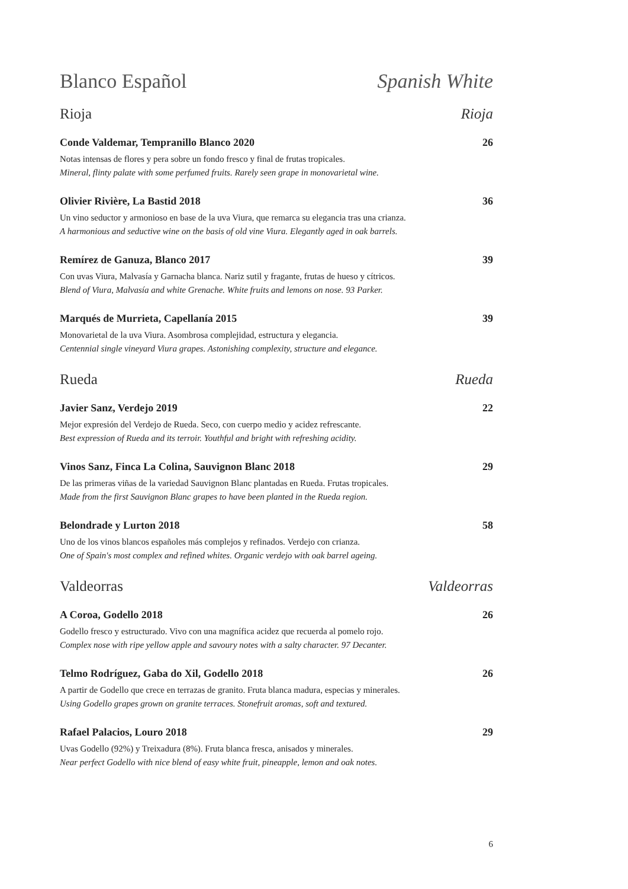Blanco Español Spanish White
Rioja Rioja
Conde Valdemar, Tempranillo Blanco 2020 26
Notas intensas de flores y pera sobre un fondo fresco y final de frutas tropicales.
Mineral, flinty palate with some perfumed fruits. Rarely seen grape in monovarietal wine.
Olivier Rivière, La Bastid 2018 36
Un vino seductor y armonioso en base de la uva Viura, que remarca su elegancia tras una crianza.
A harmonious and seductive wine on the basis of old vine Viura. Elegantly aged in oak barrels.
Remírez de Ganuza, Blanco 2017 39
Con uvas Viura, Malvasía y Garnacha blanca. Nariz sutil y fragante, frutas de hueso y cítricos.
Blend of Viura, Malvasía and white Grenache. White fruits and lemons on nose. 93 Parker.
Marqués de Murrieta, Capellanía 2015 39
Monovarietal de la uva Viura. Asombrosa complejidad, estructura y elegancia.
Centennial single vineyard Viura grapes. Astonishing complexity, structure and elegance.
Rueda Rueda
Javier Sanz, Verdejo 2019 22
Mejor expresión del Verdejo de Rueda. Seco, con cuerpo medio y acidez refrescante.
Best expression of Rueda and its terroir. Youthful and bright with refreshing acidity.
Vinos Sanz, Finca La Colina, Sauvignon Blanc 2018 29
De las primeras viñas de la variedad Sauvignon Blanc plantadas en Rueda. Frutas tropicales.
Made from the first Sauvignon Blanc grapes to have been planted in the Rueda region.
Belondrade y Lurton 2018 58
Uno de los vinos blancos españoles más complejos y refinados. Verdejo con crianza.
One of Spain's most complex and refined whites. Organic verdejo with oak barrel ageing.
Valdeorras Valdeorras
A Coroa, Godello 2018 26
Godello fresco y estructurado. Vivo con una magnífica acidez que recuerda al pomelo rojo.
Complex nose with ripe yellow apple and savoury notes with a salty character. 97 Decanter.
Telmo Rodríguez, Gaba do Xil, Godello 2018 26
A partir de Godello que crece en terrazas de granito. Fruta blanca madura, especias y minerales.
Using Godello grapes grown on granite terraces. Stonefruit aromas, soft and textured.
Rafael Palacios, Louro 2018 29
Uvas Godello (92%) y Treixadura (8%). Fruta blanca fresca, anisados y minerales.
Near perfect Godello with nice blend of easy white fruit, pineapple, lemon and oak notes.
6